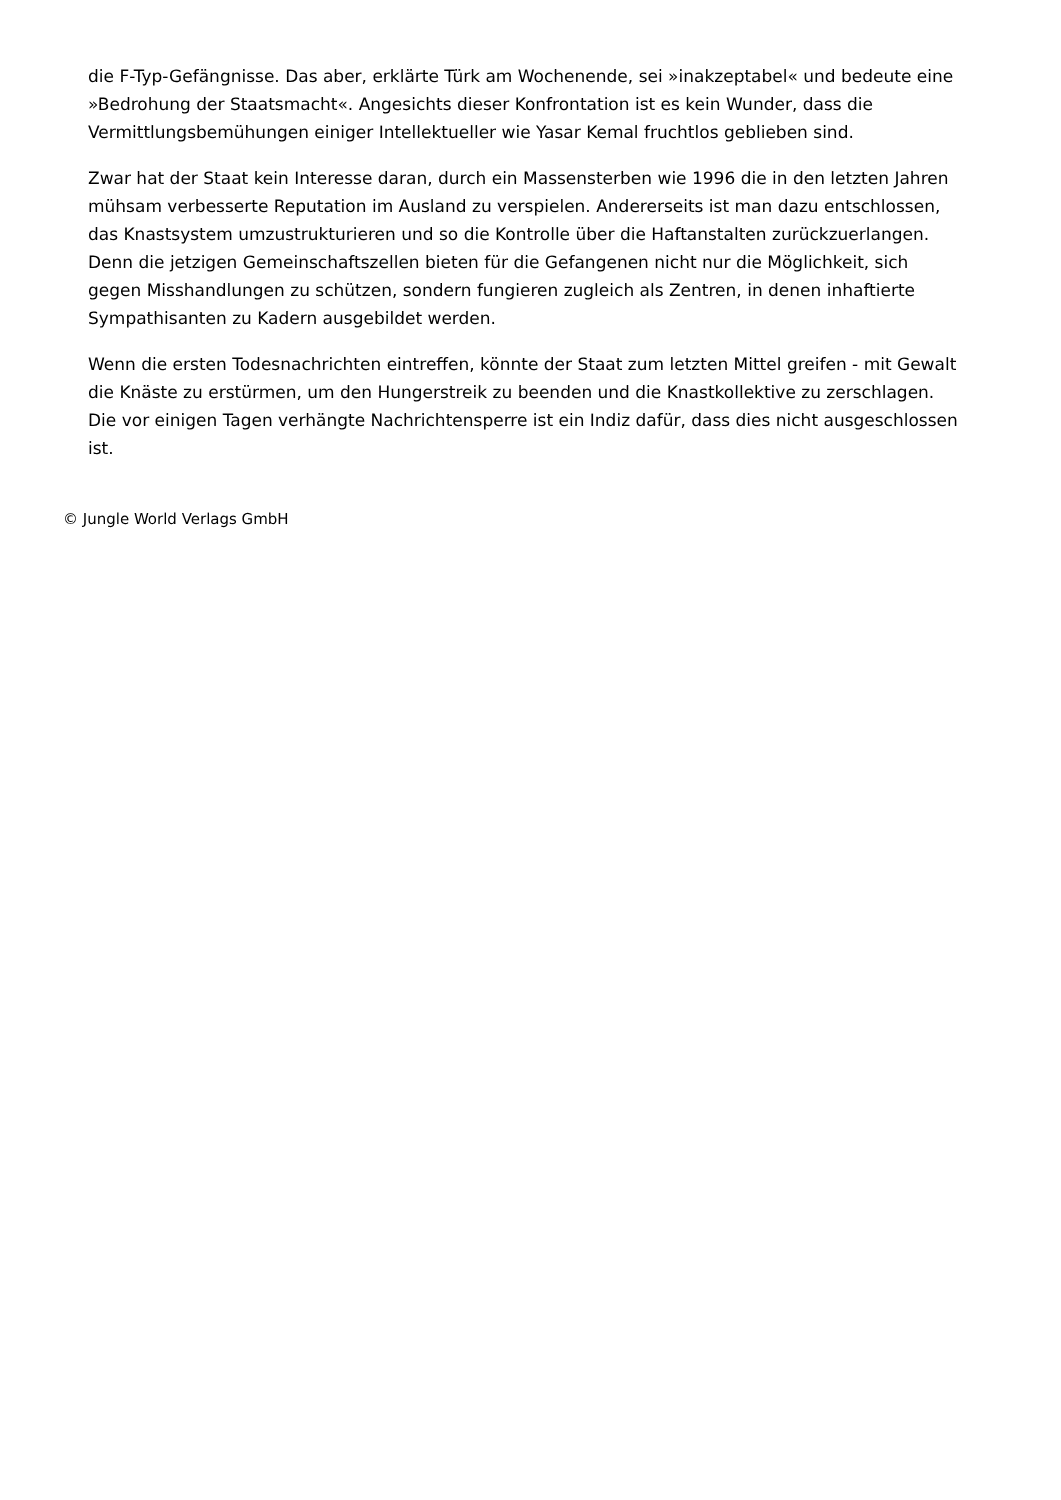die F-Typ-Gefängnisse. Das aber, erklärte Türk am Wochenende, sei »inakzeptabel« und bedeute eine »Bedrohung der Staatsmacht«. Angesichts dieser Konfrontation ist es kein Wunder, dass die Vermittlungsbemühungen einiger Intellektueller wie Yasar Kemal fruchtlos geblieben sind.
Zwar hat der Staat kein Interesse daran, durch ein Massensterben wie 1996 die in den letzten Jahren mühsam verbesserte Reputation im Ausland zu verspielen. Andererseits ist man dazu entschlossen, das Knastsystem umzustrukturieren und so die Kontrolle über die Haftanstalten zurückzuerlangen. Denn die jetzigen Gemeinschaftszellen bieten für die Gefangenen nicht nur die Möglichkeit, sich gegen Misshandlungen zu schützen, sondern fungieren zugleich als Zentren, in denen inhaftierte Sympathisanten zu Kadern ausgebildet werden.
Wenn die ersten Todesnachrichten eintreffen, könnte der Staat zum letzten Mittel greifen - mit Gewalt die Knäste zu erstürmen, um den Hungerstreik zu beenden und die Knastkollektive zu zerschlagen. Die vor einigen Tagen verhängte Nachrichtensperre ist ein Indiz dafür, dass dies nicht ausgeschlossen ist.
© Jungle World Verlags GmbH